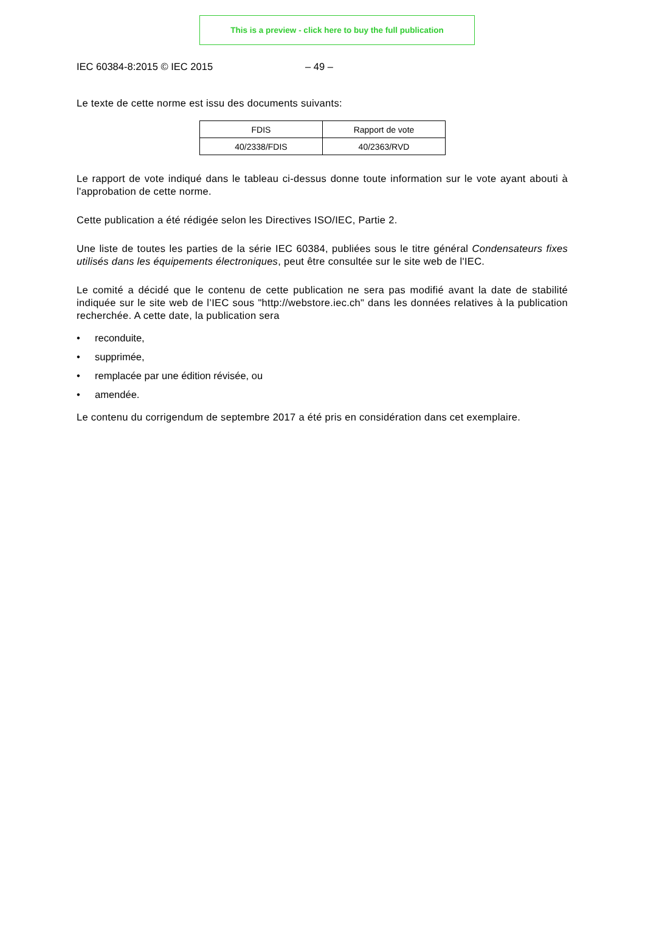This is a preview - click here to buy the full publication
IEC 60384-8:2015 © IEC 2015 – 49 –
Le texte de cette norme est issu des documents suivants:
| FDIS | Rapport de vote |
| 40/2338/FDIS | 40/2363/RVD |
Le rapport de vote indiqué dans le tableau ci-dessus donne toute information sur le vote ayant abouti à l'approbation de cette norme.
Cette publication a été rédigée selon les Directives ISO/IEC, Partie 2.
Une liste de toutes les parties de la série IEC 60384, publiées sous le titre général Condensateurs fixes utilisés dans les équipements électroniques, peut être consultée sur le site web de l'IEC.
Le comité a décidé que le contenu de cette publication ne sera pas modifié avant la date de stabilité indiquée sur le site web de l’IEC sous "http://webstore.iec.ch" dans les données relatives à la publication recherchée. A cette date, la publication sera
• reconduite,
• supprimée,
• remplacée par une édition révisée, ou
• amendée.
Le contenu du corrigendum de septembre 2017 a été pris en considération dans cet exemplaire.